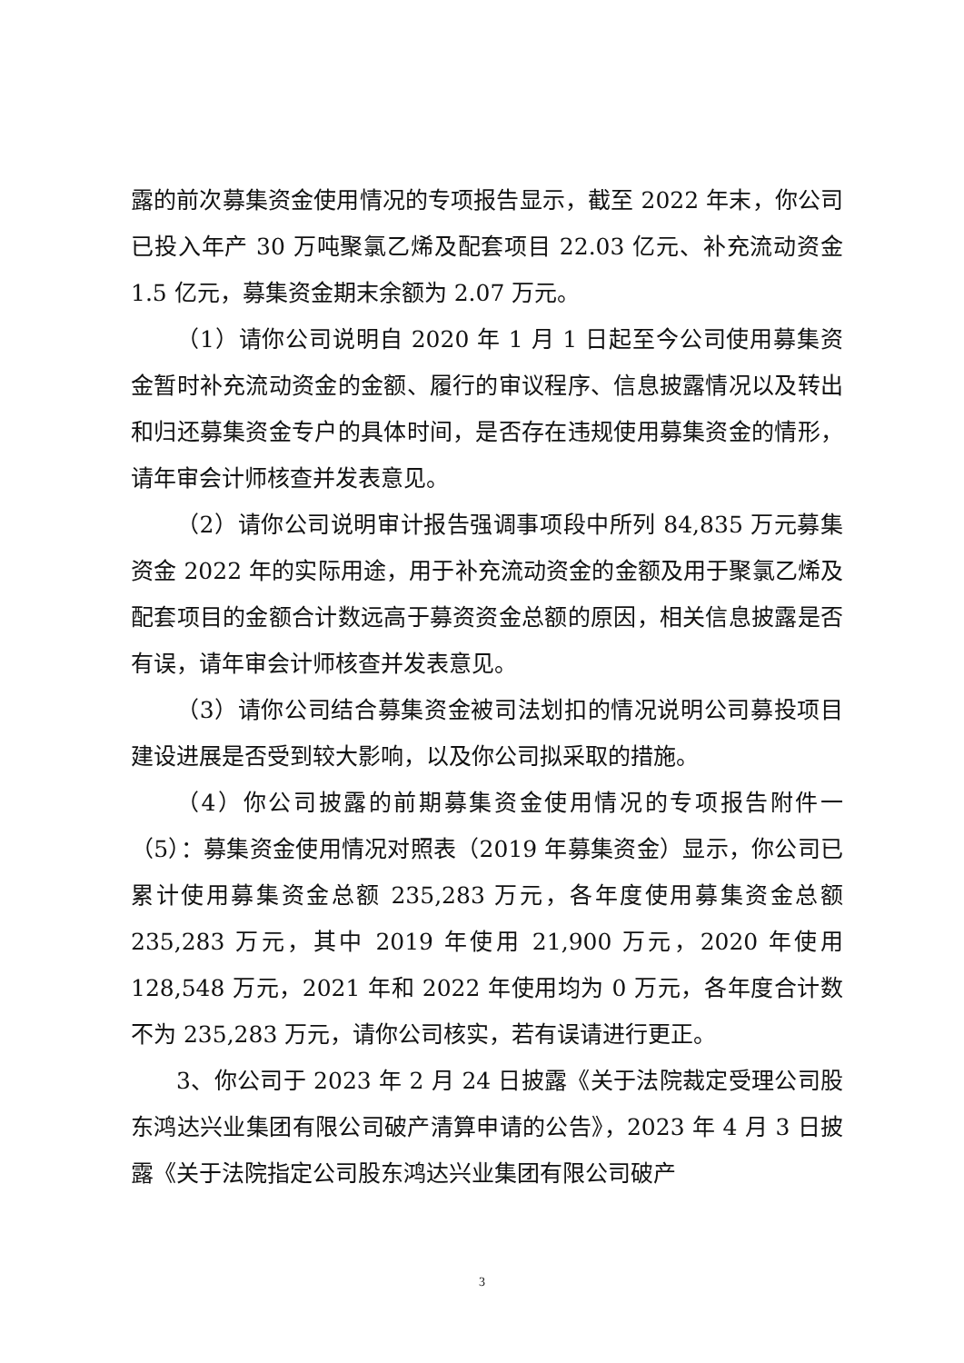露的前次募集资金使用情况的专项报告显示，截至 2022 年末，你公司已投入年产 30 万吨聚氯乙烯及配套项目 22.03 亿元、补充流动资金 1.5 亿元，募集资金期末余额为 2.07 万元。
（1）请你公司说明自 2020 年 1 月 1 日起至今公司使用募集资金暂时补充流动资金的金额、履行的审议程序、信息披露情况以及转出和归还募集资金专户的具体时间，是否存在违规使用募集资金的情形，请年审会计师核查并发表意见。
（2）请你公司说明审计报告强调事项段中所列 84,835 万元募集资金 2022 年的实际用途，用于补充流动资金的金额及用于聚氯乙烯及配套项目的金额合计数远高于募资资金总额的原因，相关信息披露是否有误，请年审会计师核查并发表意见。
（3）请你公司结合募集资金被司法划扣的情况说明公司募投项目建设进展是否受到较大影响，以及你公司拟采取的措施。
（4）你公司披露的前期募集资金使用情况的专项报告附件一（5）：募集资金使用情况对照表（2019 年募集资金）显示，你公司已累计使用募集资金总额 235,283 万元，各年度使用募集资金总额 235,283 万元，其中 2019 年使用 21,900 万元，2020 年使用 128,548 万元，2021 年和 2022 年使用均为 0 万元，各年度合计数不为 235,283 万元，请你公司核实，若有误请进行更正。
3、你公司于 2023 年 2 月 24 日披露《关于法院裁定受理公司股东鸿达兴业集团有限公司破产清算申请的公告》，2023 年 4 月 3 日披露《关于法院指定公司股东鸿达兴业集团有限公司破产
3